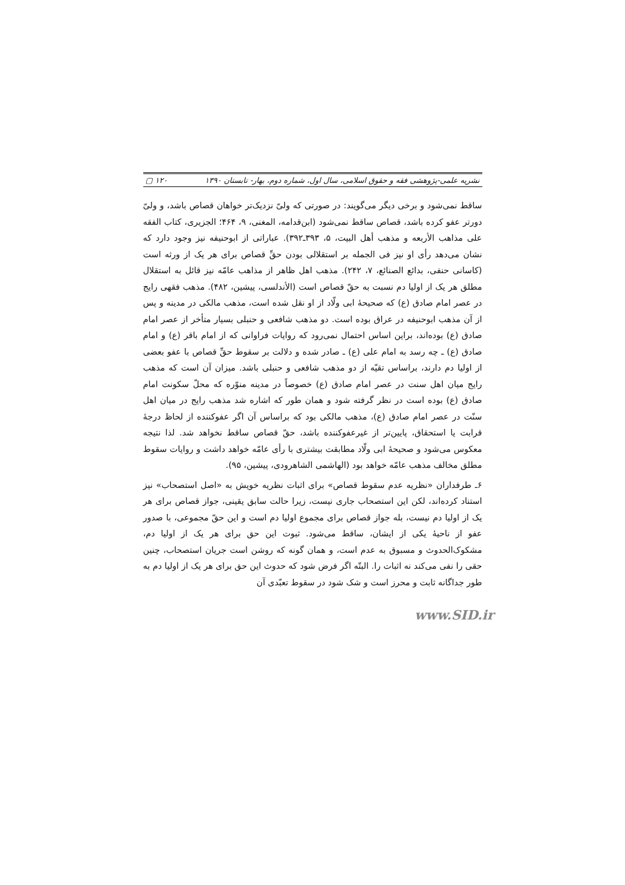نشریه علمی-پژوهشی فقه و حقوق اسلامی، سال اول، شماره دوم، بهار- تابستان ۱۳۹۰ ۱۲۰ ▢
ساقط نمی‌شود و برخی دیگر می‌گویند: در صورتی که ولیّ نزدیک‌تر خواهان قصاص باشد، و ولیّ دورتر عفو کرده باشد، قصاص ساقط نمی‌شود (ابن‌قدامه، المغنی، ۹، ۴۶۴؛ الجزیری، کتاب الفقه علی مذاهب الأربعه و مذهب أهل البیت، ۵، ۳۹۳ـ۳۹۲). عباراتی از ابوحنیفه نیز وجود دارد که نشان می‌دهد رأی او نیز فی الجمله بر استقلالی بودن حقِّ قصاص برای هر یک از ورثه است (کاسانی حنفی، بدائع الصنائع، ۷، ۲۴۲). مذهب اهل ظاهر از مذاهب عامّه نیز قائل به استقلال مطلق هر یک از اولیا دم نسبت به حقّ قصاص است (الأندلسی، پیشین، ۴۸۲). مذهب فقهی رایج در عصر امام صادق (ع) که صحیحهٔ ابی ولّاد از او نقل شده است، مذهب مالکی در مدینه و پس از آن مذهب ابوحنیفه در عراق بوده است. دو مذهب شافعی و حنبلی بسیار متأخر از عصر امام صادق (ع) بوده‌اند، براین اساس احتمال نمی‌رود که روایات فراوانی که از امام باقر (ع) و امام صادق (ع) ـ چه رسد به امام علی (ع) ـ صادر شده و دلالت بر سقوط حقِّ قصاص با عفو بعضی از اولیا دم دارند، براساس تقیّه از دو مذهب شافعی و حنبلی باشد. میزان آن است که مذهب رایج میان اهل سنت در عصر امام صادق (ع) خصوصاً در مدینه منوّره که محلّ سکونت امام صادق (ع) بوده است در نظر گرفته شود و همان طور که اشاره شد مذهب رایج در میان اهل سنّت در عصر امام صادق (ع)، مذهب مالکی بود که براساس آن اگر عفوکننده از لحاظ درجهٔ قرابت یا استحقاق، پایین‌تر از غیرعفوکننده باشد، حقّ قصاص ساقط نخواهد شد. لذا نتیجه معکوس می‌شود و صحیحهٔ ابی ولّاد مطابقت بیشتری با رأی عامّه خواهد داشت و روایات سقوط مطلق مخالف مذهب عامّه خواهد بود (الهاشمی الشاهرودی، پیشین، ۹۵).
۶ـ طرفداران «نظریه عدم سقوط قصاص» برای اثبات نظریه خویش به «اصل استصحاب» نیز استناد کرده‌اند، لکن این استصحاب جاری نیست، زیرا حالت سابق یقینی، جواز قصاص برای هر یک از اولیا دم نیست، بله جواز قصاص برای مجموع اولیا دم است و این حقّ مجموعی، با صدور عفو از ناحیهٔ یکی از ایشان، ساقط می‌شود. ثبوت این حق برای هر یک از اولیا دم، مشکوک‌الحدوث و مسبوق به عدم است، و همان گونه که روشن است جریان استصحاب، چنین حقی را نفی می‌کند نه اثبات را. البتّه اگر فرض شود که حدوث این حق برای هر یک از اولیا دم به طور جداگانه ثابت و محرز است و شک شود در سقوط تعبّدی آن
www.SID.ir